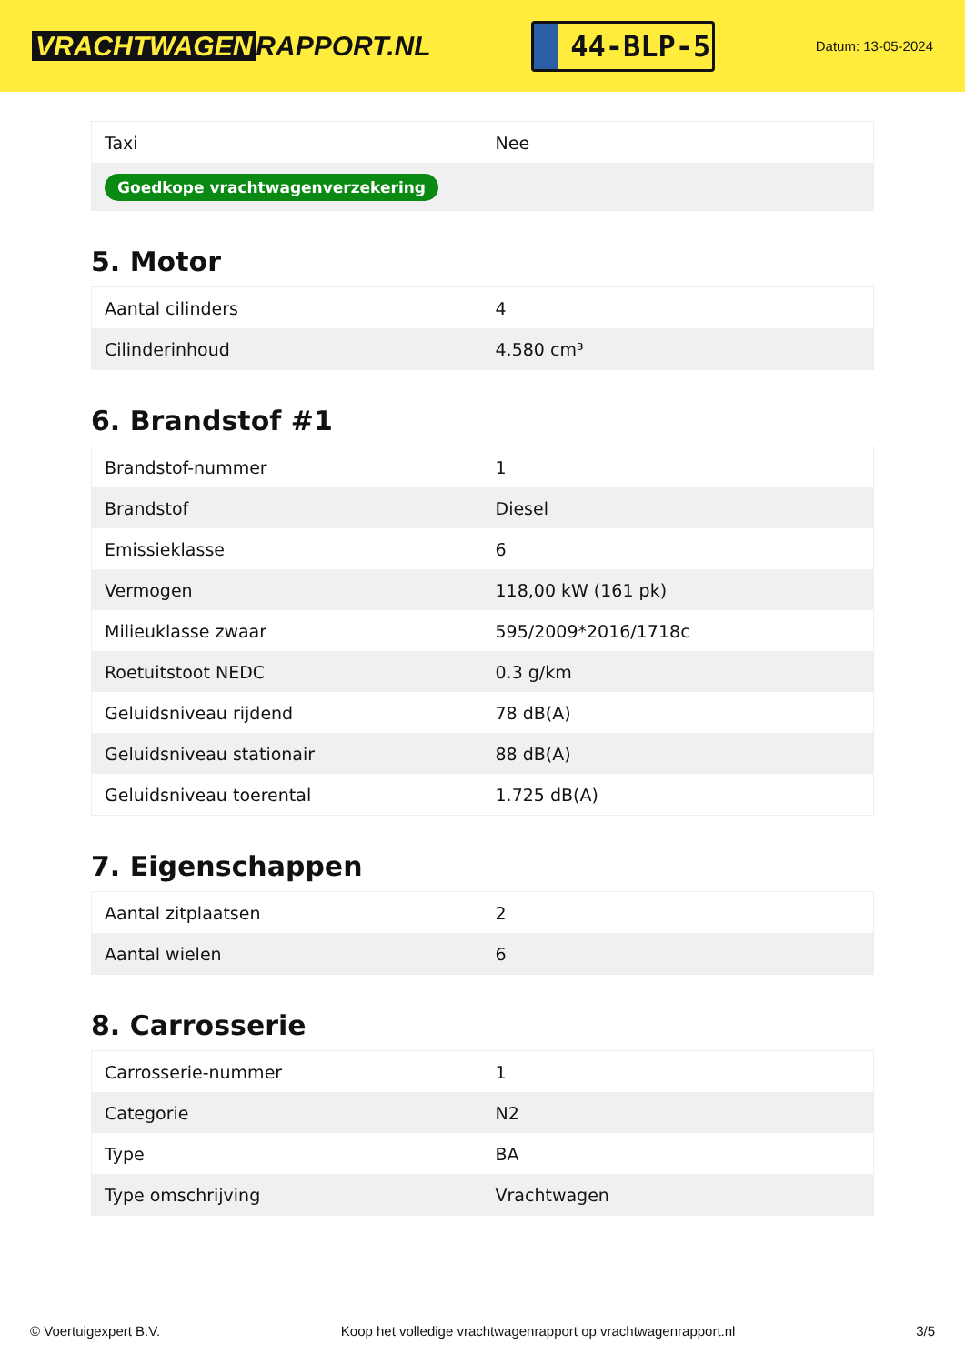VRACHTWAGEN RAPPORT.NL
44-BLP-5
Datum: 13-05-2024
| Taxi | Nee |
| Goedkope vrachtwagenverzekering | |
5. Motor
| Aantal cilinders | 4 |
| Cilinderinhoud | 4.580 cm³ |
6. Brandstof #1
| Brandstof-nummer | 1 |
| Brandstof | Diesel |
| Emissieklasse | 6 |
| Vermogen | 118,00 kW (161 pk) |
| Milieuklasse zwaar | 595/2009*2016/1718c |
| Roetuitstoot NEDC | 0.3 g/km |
| Geluidsniveau rijdend | 78 dB(A) |
| Geluidsniveau stationair | 88 dB(A) |
| Geluidsniveau toerental | 1.725 dB(A) |
7. Eigenschappen
| Aantal zitplaatsen | 2 |
| Aantal wielen | 6 |
8. Carrosserie
| Carrosserie-nummer | 1 |
| Categorie | N2 |
| Type | BA |
| Type omschrijving | Vrachtwagen |
© Voertuigexpert B.V. Koop het volledige vrachtwagenrapport op vrachtwagenrapport.nl 3/5